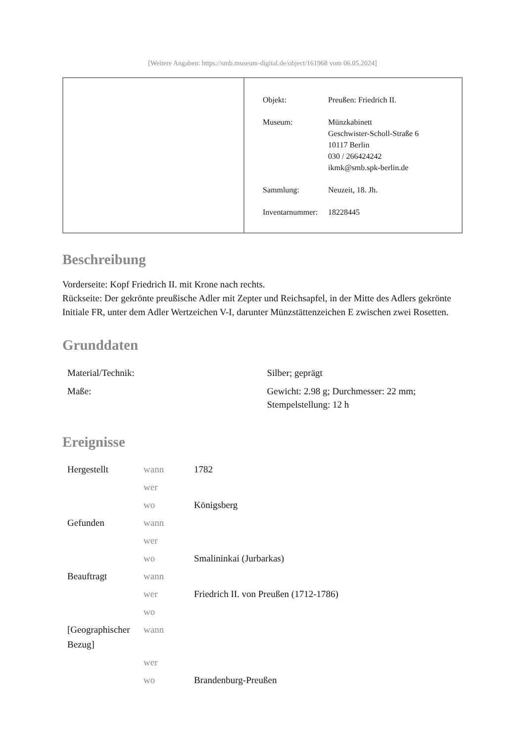[Weitere Angaben: https://smb.museum-digital.de/object/161968 vom 06.05.2024]
| Objekt: | Preußen: Friedrich II. |
| Museum: | Münzkabinett Geschwister-Scholl-Straße 6 10117 Berlin 030 / 266424242 ikmk@smb.spk-berlin.de |
| Sammlung: | Neuzeit, 18. Jh. |
| Inventarnummer: | 18228445 |
Beschreibung
Vorderseite: Kopf Friedrich II. mit Krone nach rechts.
Rückseite: Der gekrönte preußische Adler mit Zepter und Reichsapfel, in der Mitte des Adlers gekrönte Initiale FR, unter dem Adler Wertzeichen V-I, darunter Münzstättenzeichen E zwischen zwei Rosetten.
Grunddaten
| Material/Technik: | Silber; geprägt |
| Maße: | Gewicht: 2.98 g; Durchmesser: 22 mm; Stempelstellung: 12 h |
Ereignisse
| Hergestellt | wann | 1782 |
| | wer | |
| | wo | Königsberg |
| Gefunden | wann | |
| | wer | |
| | wo | Smalininkai (Jurbarkas) |
| Beauftragt | wann | |
| | wer | Friedrich II. von Preußen (1712-1786) |
| | wo | |
| [Geographischer Bezug] | wann | |
| | wer | |
| | wo | Brandenburg-Preußen |